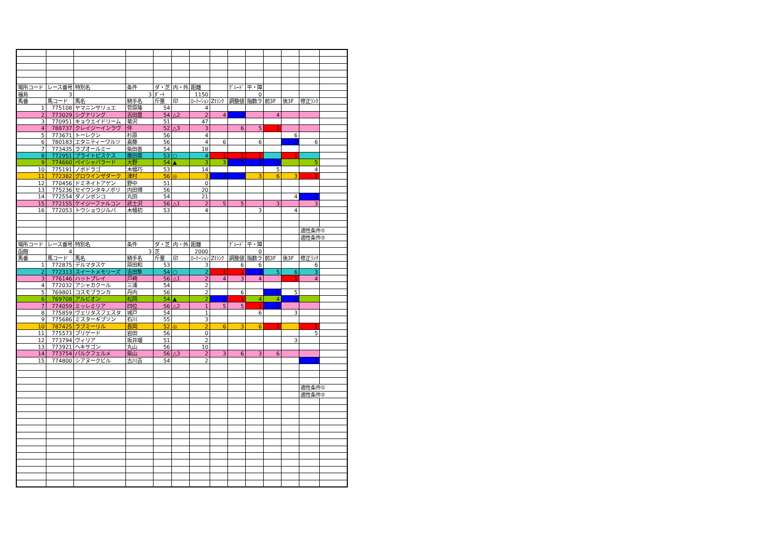| 場所コード | レース番号 | 特別名 | 条件 | ダ・芝 | 内・外 | 距離 | | ｸﾞﾚｰﾄﾞ | 平・障 | | | | |
| 福島 | 3 | | 3 | ﾀﾞｰﾄ | | 1150 | | | 0 | | | | |
| 馬番 | 馬コード | 馬名 | 騎手名 | 斤量 | 印 | ﾛｰﾃｰｼｮﾝ | ZIﾗﾝｸ | 調整値 | 指数ラ | 前3F | 後3F | 修正ﾗﾝｸ | |
| 1 | 775108 | ヤマニンサリュエ | 菅原隆 | 54 | | 4 | | | | | | | |
| 2 | 773029 | シグナリング | 吉田豊 | 54 | △2 | 2 | 4 | 2 | | 4 | | | |
| 3 | 770951 | キョウエイドリーム | 菊沢 | 51 | | 47 | | | | | | | |
| 4 | 788737 | クレイジーインラヴ | 伴 | 52 | △3 | 3 | | 6 | 5 | 1 | | | |
| 5 | 773671 | トーレクン | 杉原 | 56 | | 4 | | | | | 6 | | |
| 6 | 780183 | エタニティーワルツ | 嘉藤 | 56 | | 4 | 6 | | 6 | | 2 | 6 | |
| 7 | 773435 | ラブオールミー | 柴田善 | 54 | | 18 | | | | | | | |
| 8 | 772951 | ブライトピスケス | 藤田菜 | 53 | ○ | 4 | 1 | 1 | 1 | | 1 | | |
| 9 | 774660 | ペイシャバラード | 大野 | 54 | ▲ | 3 | 3 | 2 | 2 | 2 | | 5 | |
| 10 | 775191 | ノボドラゴ | 木幡巧 | 53 | | 14 | | | | 5 | | 4 | |
| 11 | 772382 | グロウインザダーク | 津村 | 56 | ◎ | 3 | 2 | 2 | 3 | 6 | 3 | 1 | |
| 12 | 770456 | ドミネイトアゲン | 野中 | 51 | | 0 | | | | | | | |
| 13 | 775236 | セイウンタキノボリ | 内田博 | 56 | | 20 | | | | | | | |
| 14 | 772554 | ダノンボンコ | 丸田 | 54 | | 21 | | | | | 4 | 2 | |
| 15 | 772155 | ケイジーファルコン | 武士沢 | 56 | △1 | 2 | 5 | 5 | | 3 | | 3 | |
| 16 | 772053 | トウショウジルバ | 木幡初 | 53 | | 4 | | | 3 | | 4 | | |
| | | | | | | | | | | | | 適性条件① | |
| | | | | | | | | | | | | 適性条件② | |
| 場所コード | レース番号 | 特別名 | 条件 | ダ・芝 | 内・外 | 距離 | | ｸﾞﾚｰﾄﾞ | 平・障 | | | | |
| 函館 | 4 | | 3 | 芝 | | 2000 | | | 0 | | | | |
| 馬番 | 馬コード | 馬名 | 騎手名 | 斤量 | 印 | ﾛｰﾃｰｼｮﾝ | ZIﾗﾝｸ | 調整値 | 指数ラ | 前3F | 後3F | 修正ﾗﾝｸ | |
| 1 | 772875 | デルマタスケ | 原田和 | 53 | | 3 | | 6 | 6 | | | 6 | |
| 2 | 772313 | スイートメモリーズ | 吉田隼 | 54 | ○ | 2 | 1 | 1 | 2 | 5 | 6 | 3 | |
| 3 | 776146 | ハットプレイ | 戸崎 | 56 | △1 | 2 | 4 | 3 | 4 | | 1 | 4 | |
| 4 | 772032 | アシャカクール | 三浦 | 54 | | 2 | | | | | | | |
| 5 | 769801 | コスモブランカ | 丹内 | 56 | | 2 | | 6 | | 2 | 5 | | |
| 6 | 769708 | アルビオン | 松岡 | 54 | ▲ | 2 | 2 | 1 | 4 | 4 | 2 | | |
| 7 | 774059 | ミッレミリア | 四位 | 56 | △2 | 1 | 5 | 5 | 1 | 2 | | | |
| 8 | 775859 | ヴェリタスフェスタ | 城戸 | 54 | | 1 | | | 6 | | 3 | | |
| 9 | 775686 | ミスターギブソン | 石川 | 55 | | 3 | | | | | | | |
| 10 | 787425 | ラブミーリル | 長岡 | 52 | ◎ | 2 | 6 | 3 | 6 | 1 | | 1 | |
| 11 | 775573 | ブリゲード | 岩田 | 56 | | 0 | | | | | | 5 | |
| 12 | 773794 | ヴィリア | 坂井瑠 | 51 | | 2 | | | | | 3 | | |
| 13 | 773921 | ヘキサゴン | 丸山 | 56 | | 10 | | | | | | | |
| 14 | 773754 | パルクフェルメ | 柴山 | 56 | △3 | 2 | 3 | 6 | 3 | 6 | | | |
| 15 | 774800 | シアヌークビル | 古川吉 | 54 | | 2 | | | | | | 2 | |
| | | | | | | | | | | | | 適性条件① | |
| | | | | | | | | | | | | 適性条件② | |